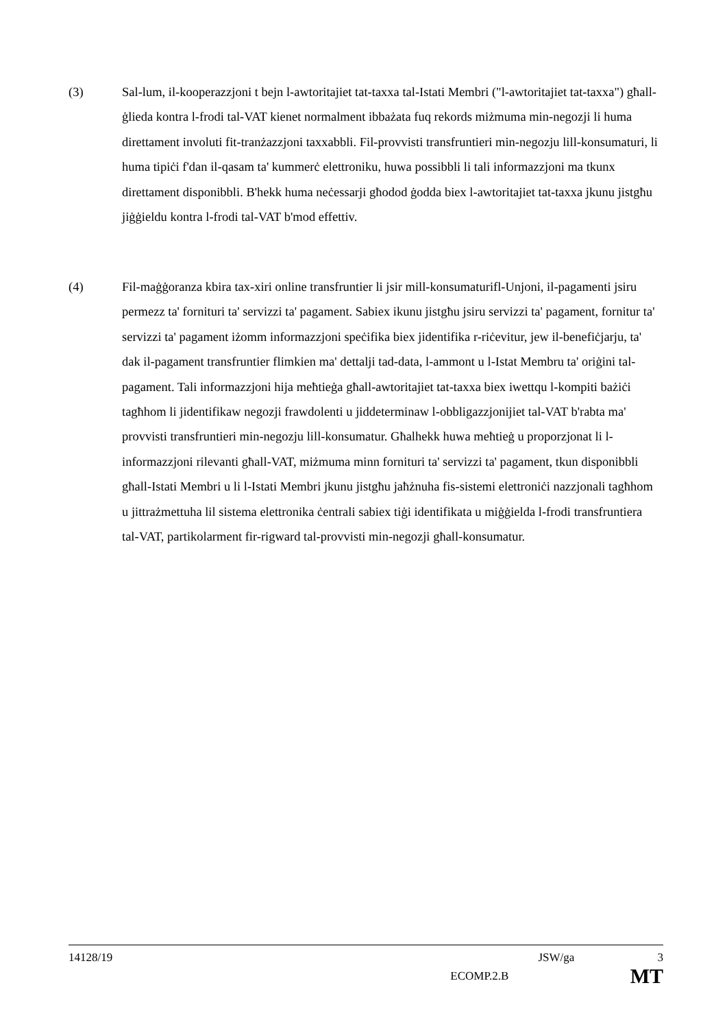(3) Sal-lum, il-kooperazzjoni t bejn l-awtoritajiet tat-taxxa tal-Istati Membri ("l-awtoritajiet tat-taxxa") għall-ġlieda kontra l-frodi tal-VAT kienet normalment ibbażata fuq rekords miżmuma min-negozji li huma direttament involuti fit-tranżazzjoni taxxabbli. Fil-provvisti transfruntieri min-negozju lill-konsumaturi, li huma tipiċi f'dan il-qasam ta' kummerċ elettroniku, huwa possibbli li tali informazzjoni ma tkunx direttament disponibbli. B'hekk huma neċessarji għodod ġodda biex l-awtoritajiet tat-taxxa jkunu jistgħu jiġġieldu kontra l-frodi tal-VAT b'mod effettiv.
(4) Fil-maġġoranza kbira tax-xiri online transfruntier li jsir mill-konsumaturifl-Unjoni, il-pagamenti jsiru permezz ta' fornituri ta' servizzi ta' pagament. Sabiex ikunu jistgħu jsiru servizzi ta' pagament, fornitur ta' servizzi ta' pagament iżomm informazzjoni speċifika biex jidentifika r-riċevitur, jew il-benefiċjarju, ta' dak il-pagament transfruntier flimkien ma' dettalji tad-data, l-ammont u l-Istat Membru ta' oriġini tal-pagament. Tali informazzjoni hija meħtieġa għall-awtoritajiet tat-taxxa biex iwettqu l-kompiti bażiċi tagħhom li jidentifikaw negozji frawdolenti u jiddeterminaw l-obbligazzjonijiet tal-VAT b'rabta ma' provvisti transfruntieri min-negozju lill-konsumatur. Għalhekk huwa meħtieġ u proporzjonat li l-informazzjoni rilevanti għall-VAT, miżmuma minn fornituri ta' servizzi ta' pagament, tkun disponibbli għall-Istati Membri u li l-Istati Membri jkunu jistgħu jaħżnuha fis-sistemi elettroniċi nazzjonali tagħhom u jittrażmettuha lil sistema elettronika ċentrali sabiex tiġi identifikata u miġġielda l-frodi transfruntiera tal-VAT, partikolarment fir-rigward tal-provvisti min-negozji għall-konsumatur.
14128/19 JSW/ga 3
ECOMP.2.B MT